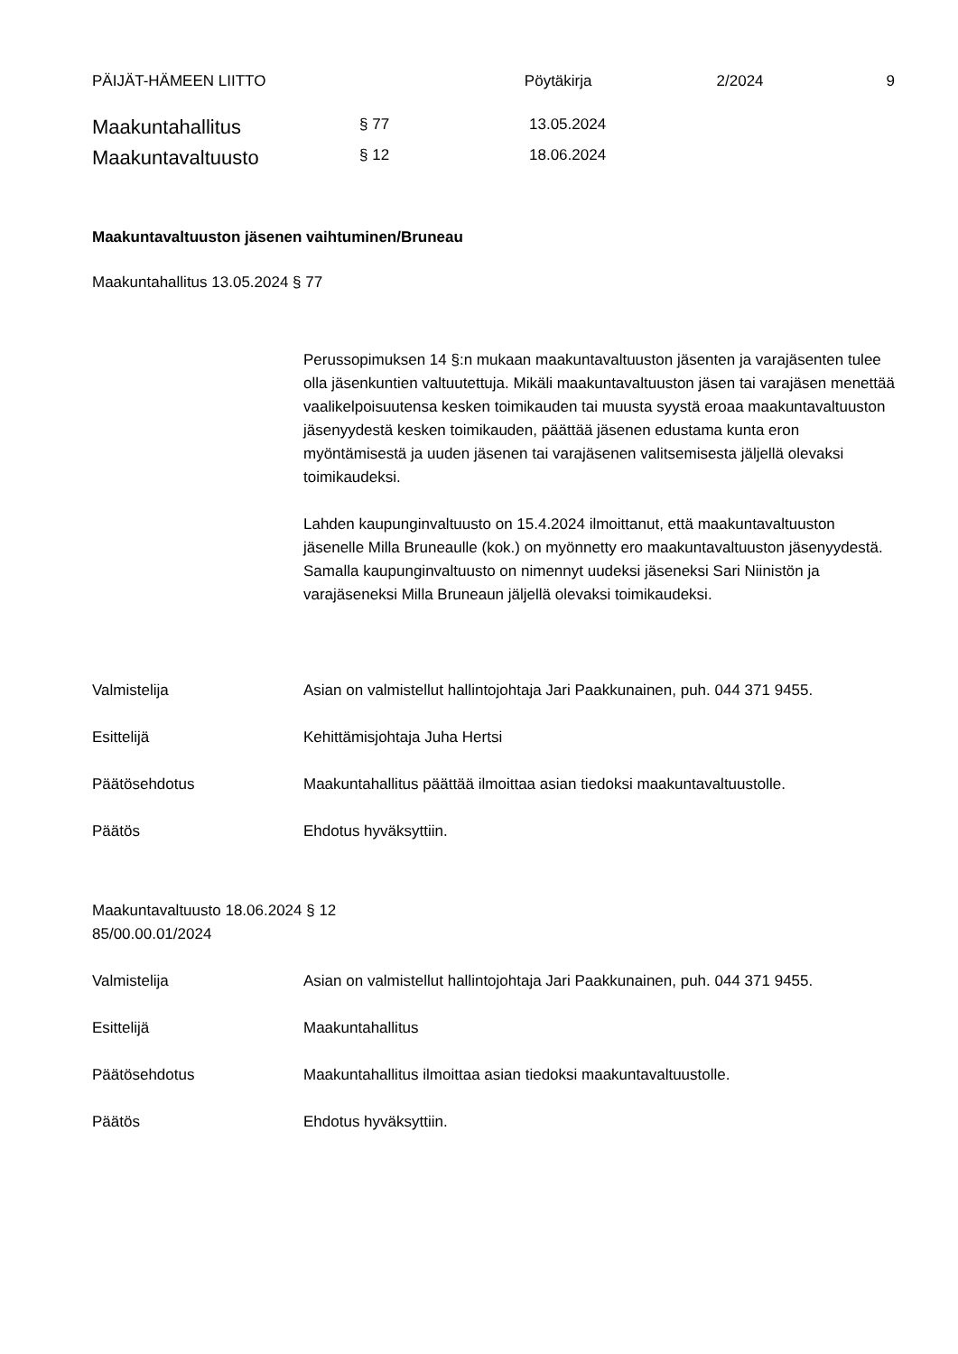PÄIJÄT-HÄMEEN LIITTO Pöytäkirja 2/2024 9
Maakuntahallitus § 77 13.05.2024
Maakuntavaltuusto § 12 18.06.2024
Maakuntavaltuuston jäsenen vaihtuminen/Bruneau
Maakuntahallitus 13.05.2024 § 77
Perussopimuksen 14 §:n mukaan maakuntavaltuuston jäsenten ja varajäsenten tulee olla jäsenkuntien valtuutettuja. Mikäli maakuntavaltuuston jäsen tai varajäsen menettää vaalikelpoisuutensa kesken toimikauden tai muusta syystä eroaa maakuntavaltuuston jäsenyydestä kesken toimikauden, päättää jäsenen edustama kunta eron myöntämisestä ja uuden jäsenen tai varajäsenen valitsemisesta jäljellä olevaksi toimikaudeksi.
Lahden kaupunginvaltuusto on 15.4.2024 ilmoittanut, että maakuntavaltuuston jäsenelle Milla Bruneaulle (kok.) on myönnetty ero maakuntavaltuuston jäsenyydestä. Samalla kaupunginvaltuusto on nimennyt uudeksi jäseneksi Sari Niinistön ja varajäseneksi Milla Bruneaun jäljellä olevaksi toimikaudeksi.
Valmistelija Asian on valmistellut hallintojohtaja Jari Paakkunainen, puh. 044 371 9455.
Esittelijä Kehittämisjohtaja Juha Hertsi
Päätösehdotus Maakuntahallitus päättää ilmoittaa asian tiedoksi maakuntavaltuustolle.
Päätös Ehdotus hyväksyttiin.
Maakuntavaltuusto 18.06.2024 § 12
85/00.00.01/2024
Valmistelija Asian on valmistellut hallintojohtaja Jari Paakkunainen, puh. 044 371 9455.
Esittelijä Maakuntahallitus
Päätösehdotus Maakuntahallitus ilmoittaa asian tiedoksi maakuntavaltuustolle.
Päätös Ehdotus hyväksyttiin.